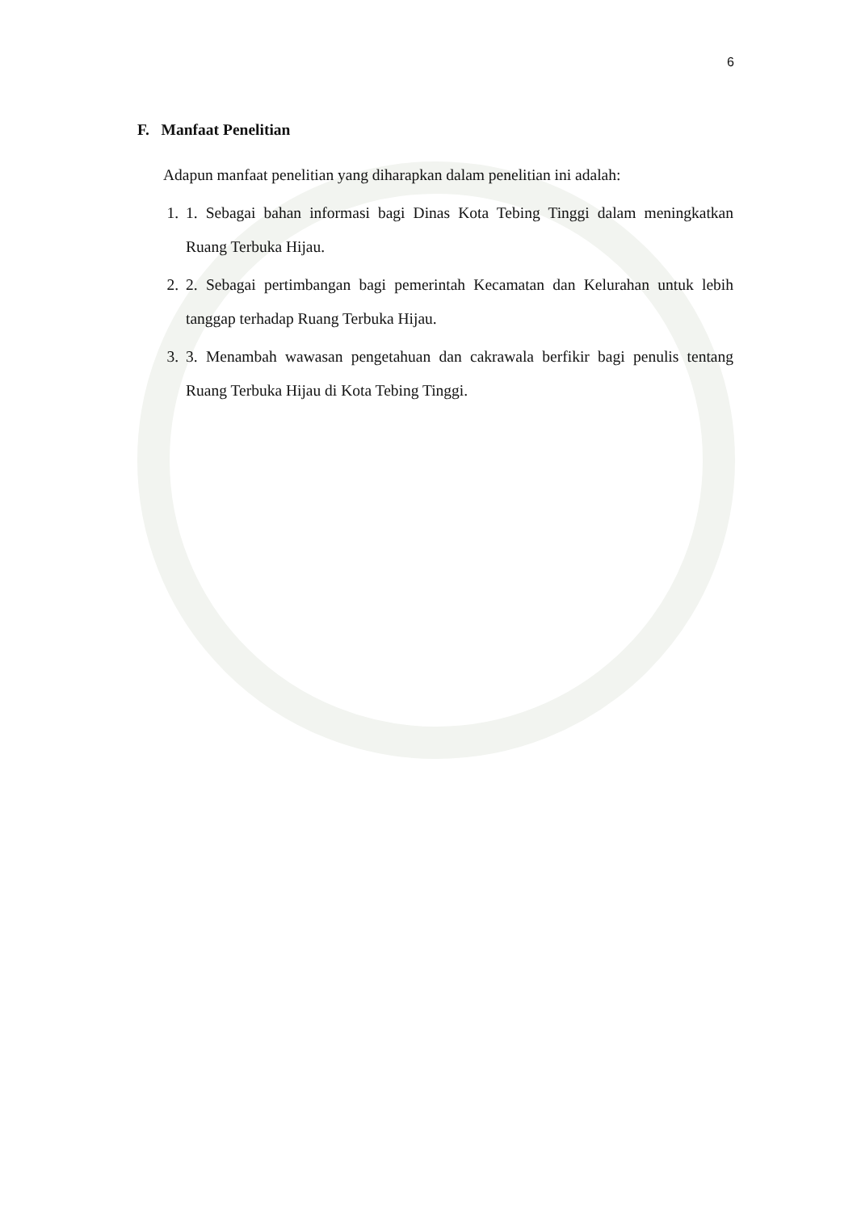6
F. Manfaat Penelitian
Adapun manfaat penelitian yang diharapkan dalam penelitian ini adalah:
1. 1. Sebagai bahan informasi bagi Dinas Kota Tebing Tinggi dalam meningkatkan Ruang Terbuka Hijau.
2. 2. Sebagai pertimbangan bagi pemerintah Kecamatan dan Kelurahan untuk lebih tanggap terhadap Ruang Terbuka Hijau.
3. 3. Menambah wawasan pengetahuan dan cakrawala berfikir bagi penulis tentang Ruang Terbuka Hijau di Kota Tebing Tinggi.